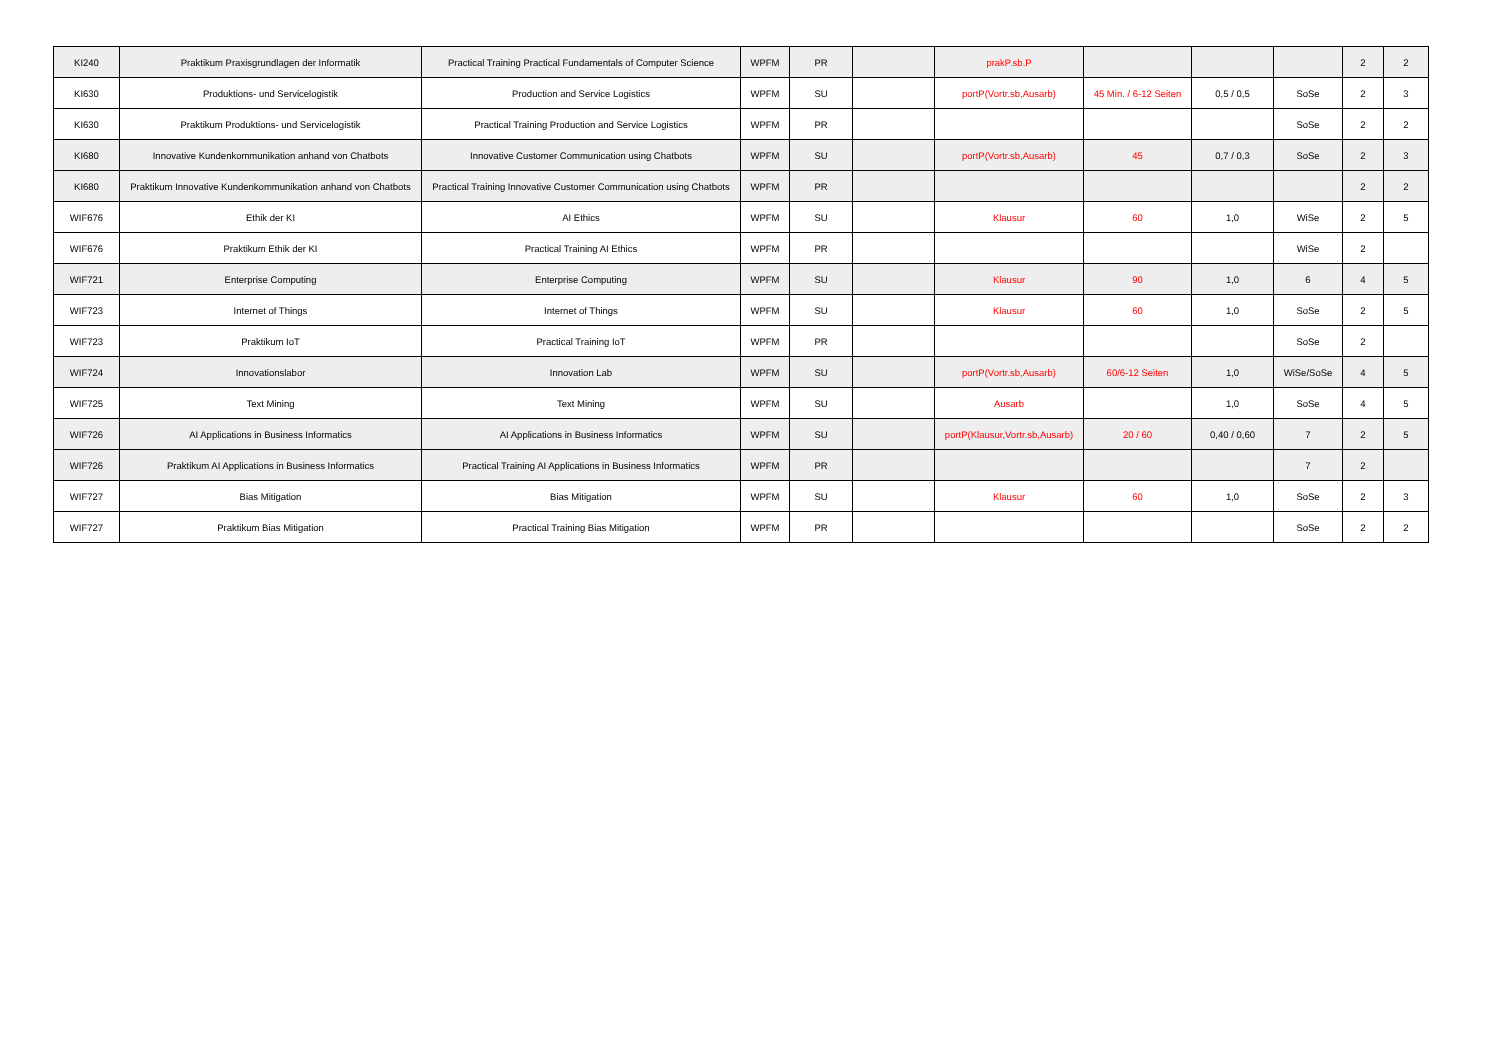| KI240 | Praktikum Praxisgrundlagen der Informatik | Practical Training Practical Fundamentals of Computer Science | WPFM | PR | | prakP.sb.P | | | | 2 | 2 |
| KI630 | Produktions- und Servicelogistik | Production and Service Logistics | WPFM | SU | | portP(Vortr.sb,Ausarb) | 45 Min. / 6-12 Seiten | 0,5 / 0,5 | SoSe | 2 | 3 |
| KI630 | Praktikum Produktions- und Servicelogistik | Practical Training Production and Service Logistics | WPFM | PR | | | | | SoSe | 2 | 2 |
| KI680 | Innovative Kundenkommunikation anhand von Chatbots | Innovative Customer Communication using Chatbots | WPFM | SU | | portP(Vortr.sb,Ausarb) | 45 | 0,7 / 0,3 | SoSe | 2 | 3 |
| KI680 | Praktikum Innovative Kundenkommunikation anhand von Chatbots | Practical Training Innovative Customer Communication using Chatbots | WPFM | PR | | | | | | 2 | 2 |
| WIF676 | Ethik der KI | AI Ethics | WPFM | SU | | Klausur | 60 | 1,0 | WiSe | 2 | 5 |
| WIF676 | Praktikum Ethik der KI | Practical Training AI Ethics | WPFM | PR | | | | | WiSe | 2 | |
| WIF721 | Enterprise Computing | Enterprise Computing | WPFM | SU | | Klausur | 90 | 1,0 | 6 | 4 | 5 |
| WIF723 | Internet of Things | Internet of Things | WPFM | SU | | Klausur | 60 | 1,0 | SoSe | 2 | 5 |
| WIF723 | Praktikum IoT | Practical Training IoT | WPFM | PR | | | | | SoSe | 2 | |
| WIF724 | Innovationslabor | Innovation Lab | WPFM | SU | | portP(Vortr.sb,Ausarb) | 60/6-12 Seiten | 1,0 | WiSe/SoSe | 4 | 5 |
| WIF725 | Text Mining | Text Mining | WPFM | SU | | Ausarb | | 1,0 | SoSe | 4 | 5 |
| WIF726 | AI Applications in Business Informatics | AI Applications in Business Informatics | WPFM | SU | | portP(Klausur,Vortr.sb,Ausarb) | 20 / 60 | 0,40 / 0,60 | 7 | 2 | 5 |
| WIF726 | Praktikum AI Applications in Business Informatics | Practical Training AI Applications in Business Informatics | WPFM | PR | | | | | 7 | 2 | |
| WIF727 | Bias Mitigation | Bias Mitigation | WPFM | SU | | Klausur | 60 | 1,0 | SoSe | 2 | 3 |
| WIF727 | Praktikum Bias Mitigation | Practical Training Bias Mitigation | WPFM | PR | | | | | SoSe | 2 | 2 |